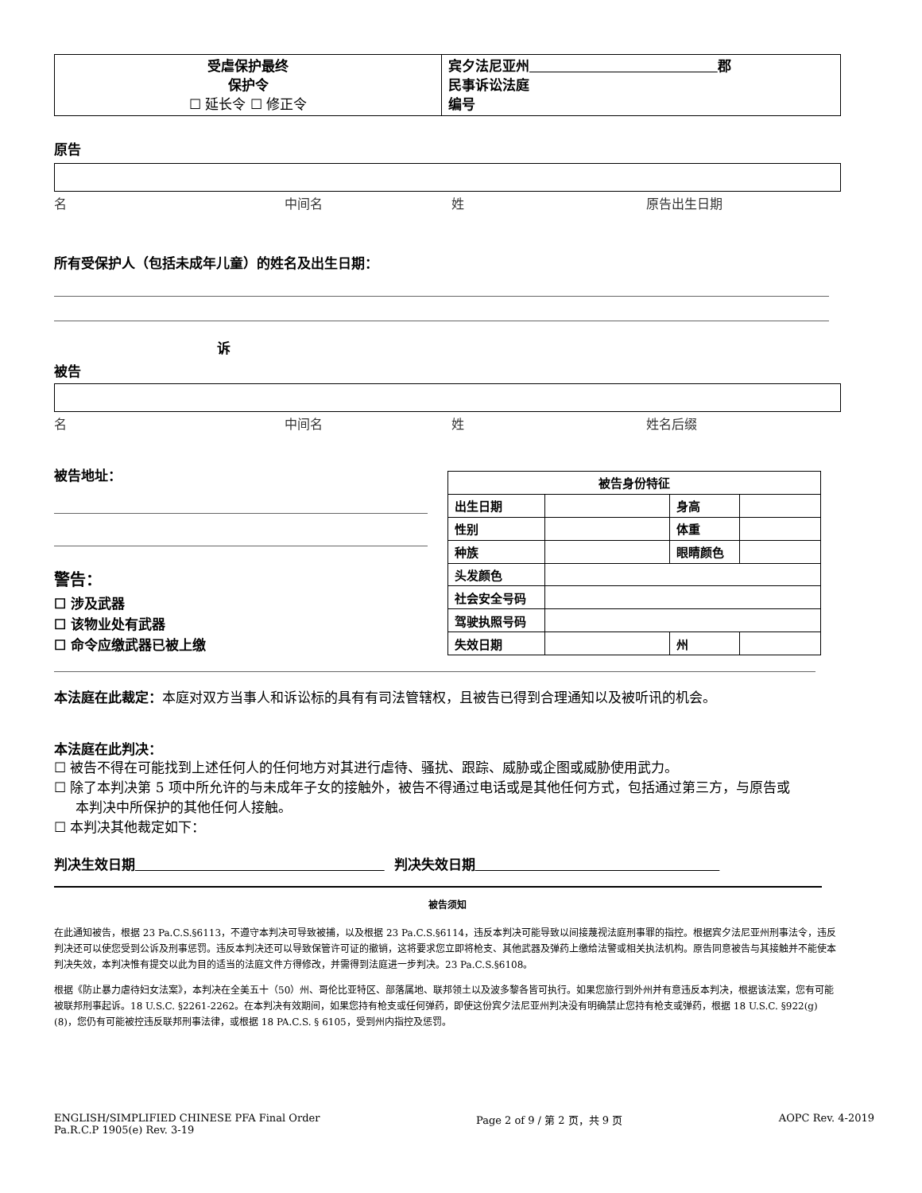| 受虐保护最终 保护令 ☐ 延长令 ☐ 修正令 | 宾夕法尼亚州 郡 民事诉讼法庭 编号 |
原告
名 中间名 姓 原告出生日期
所有受保护人（包括未成年儿童）的姓名及出生日期：
诉
被告
名 中间名 姓 姓名后缀
被告地址：
警告：
☐ 涉及武器
☐ 该物业处有武器
☐ 命令应缴武器已被上缴
| 被告身份特征 | | | |
| --- | --- | --- | --- |
| 出生日期 | | 身高 | |
| 性别 | | 体重 | |
| 种族 | | 眼睛颜色 | |
| 头发颜色 | | | |
| 社会安全号码 | | | |
| 驾驶执照号码 | | | |
| 失效日期 | | 州 | |
本法庭在此裁定：本庭对双方当事人和诉讼标的具有有司法管辖权，且被告已得到合理通知以及被听讯的机会。
本法庭在此判决：
☐ 被告不得在可能找到上述任何人的任何地方对其进行虐待、骚扰、跟踪、威胁或企图或威胁使用武力。
☐ 除了本判决第 5 项中所允许的与未成年子女的接触外，被告不得通过电话或是其他任何方式，包括通过第三方，与原告或
本判决中所保护的其他任何人接触。
☐ 本判决其他裁定如下：
判决生效日期 判决失效日期
被告须知
在此通知被告，根据 23 Pa.C.S.§6113，不遵守本判决可导致被捕，以及根据 23 Pa.C.S.§6114，违反本判决可能导致以间接蔑视法庭刑事罪的指控。根据宾夕法尼亚州刑事法令，违反判决还可以使您受到公诉及刑事惩罚。违反本判决还可以导致保管许可证的撤销，这将要求您立即将枪支、其他武器及弹药上缴给法警或相关执法机构。原告同意被告与其接触并不能使本判决失效，本判决惟有提交以此为目的适当的法庭文件方得修改，并需得到法庭进一步判决。23 Pa.C.S.§6108。
根据《防止暴力虐待妇女法案》，本判决在全美五十（50）州、哥伦比亚特区、部落属地、联邦领土以及波多黎各皆可执行。如果您旅行到外州并有意违反本判决，根据该法案，您有可能被联邦刑事起诉。18 U.S.C. §2261-2262。在本判决有效期间，如果您持有枪支或任何弹药，即使这份宾夕法尼亚州判决没有明确禁止您持有枪支或弹药，根据 18 U.S.C. §922(g)(8)，您仍有可能被控违反联邦刑事法律，或根据 18 PA.C.S. § 6105，受到州内指控及惩罚。
ENGLISH/SIMPLIFIED CHINESE PFA Final Order
Pa.R.C.P 1905(e) Rev. 3-19 Page 2 of 9 / 第 2 页，共 9 页 AOPC Rev. 4-2019